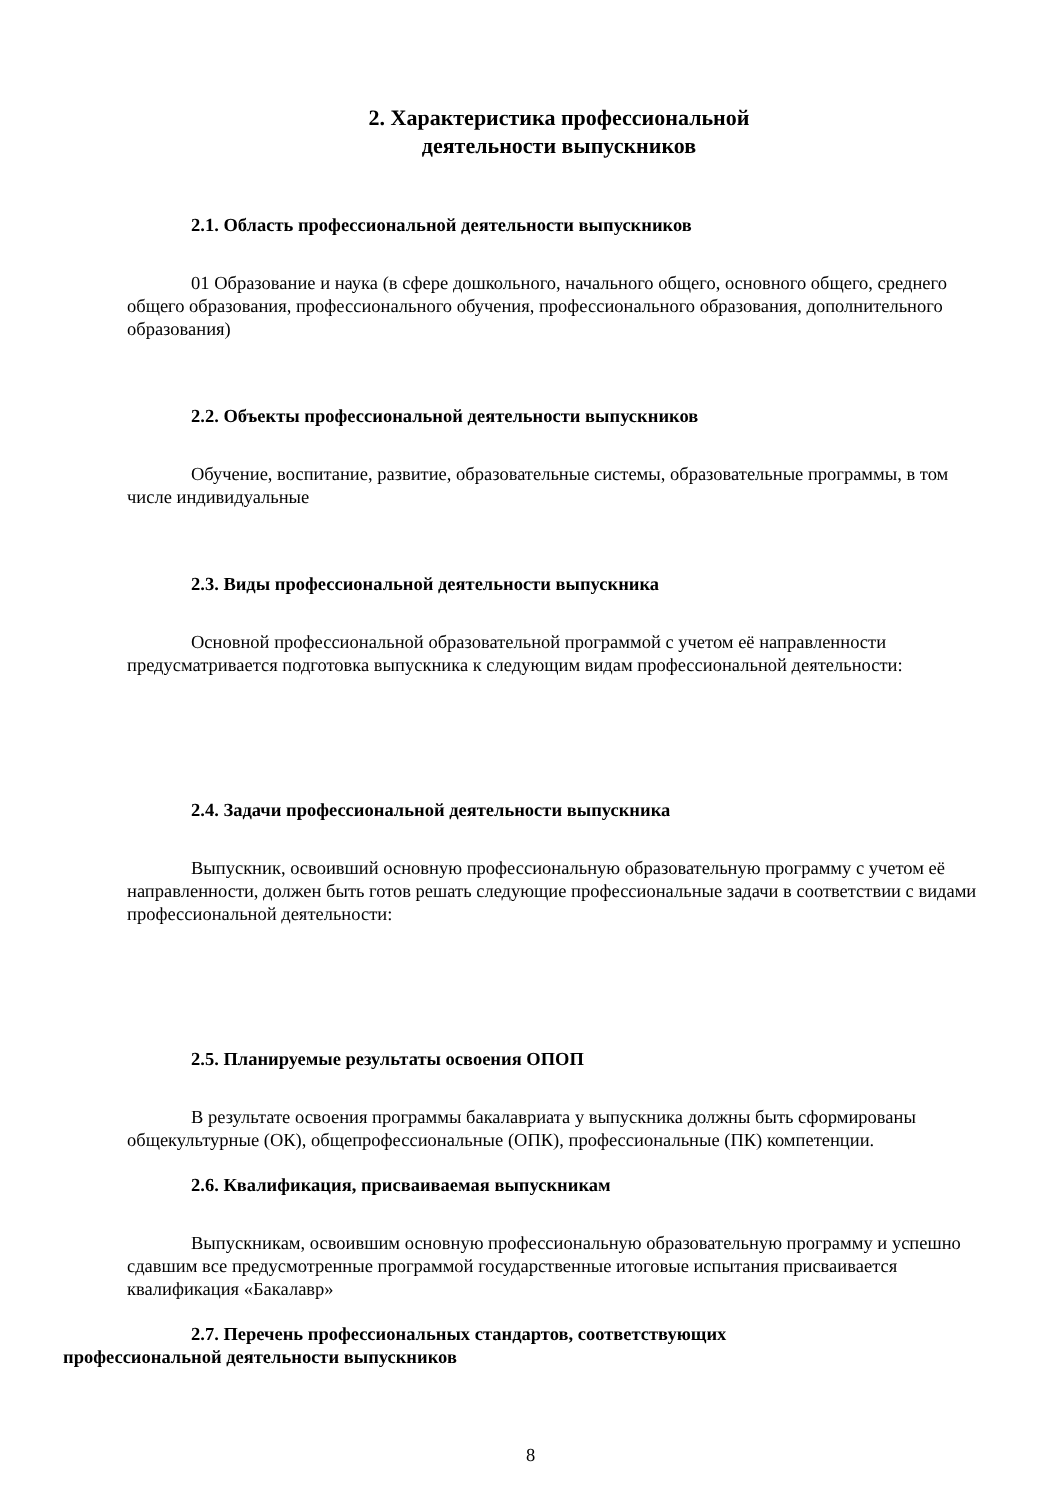2. Характеристика профессиональной
деятельности выпускников
2.1. Область профессиональной деятельности выпускников
01 Образование и наука (в сфере дошкольного, начального общего, основного общего, среднего общего образования, профессионального обучения, профессионального образования, дополнительного образования)
2.2. Объекты профессиональной деятельности выпускников
Обучение, воспитание, развитие, образовательные системы, образовательные программы, в том числе индивидуальные
2.3. Виды профессиональной деятельности выпускника
Основной профессиональной образовательной программой с учетом её направленности предусматривается подготовка выпускника к следующим видам профессиональной деятельности:
2.4. Задачи профессиональной деятельности выпускника
Выпускник, освоивший основную профессиональную образовательную программу с учетом её направленности, должен быть готов решать следующие профессиональные задачи в соответствии с видами профессиональной деятельности:
2.5. Планируемые результаты освоения ОПОП
В результате освоения программы бакалавриата у выпускника должны быть сформированы общекультурные (ОК), общепрофессиональные (ОПК), профессиональные (ПК) компетенции.
2.6. Квалификация, присваиваемая выпускникам
Выпускникам, освоившим основную профессиональную образовательную программу и успешно сдавшим все предусмотренные программой государственные итоговые испытания присваивается квалификация «Бакалавр»
2.7. Перечень профессиональных стандартов, соответствующих
профессиональной деятельности выпускников
8